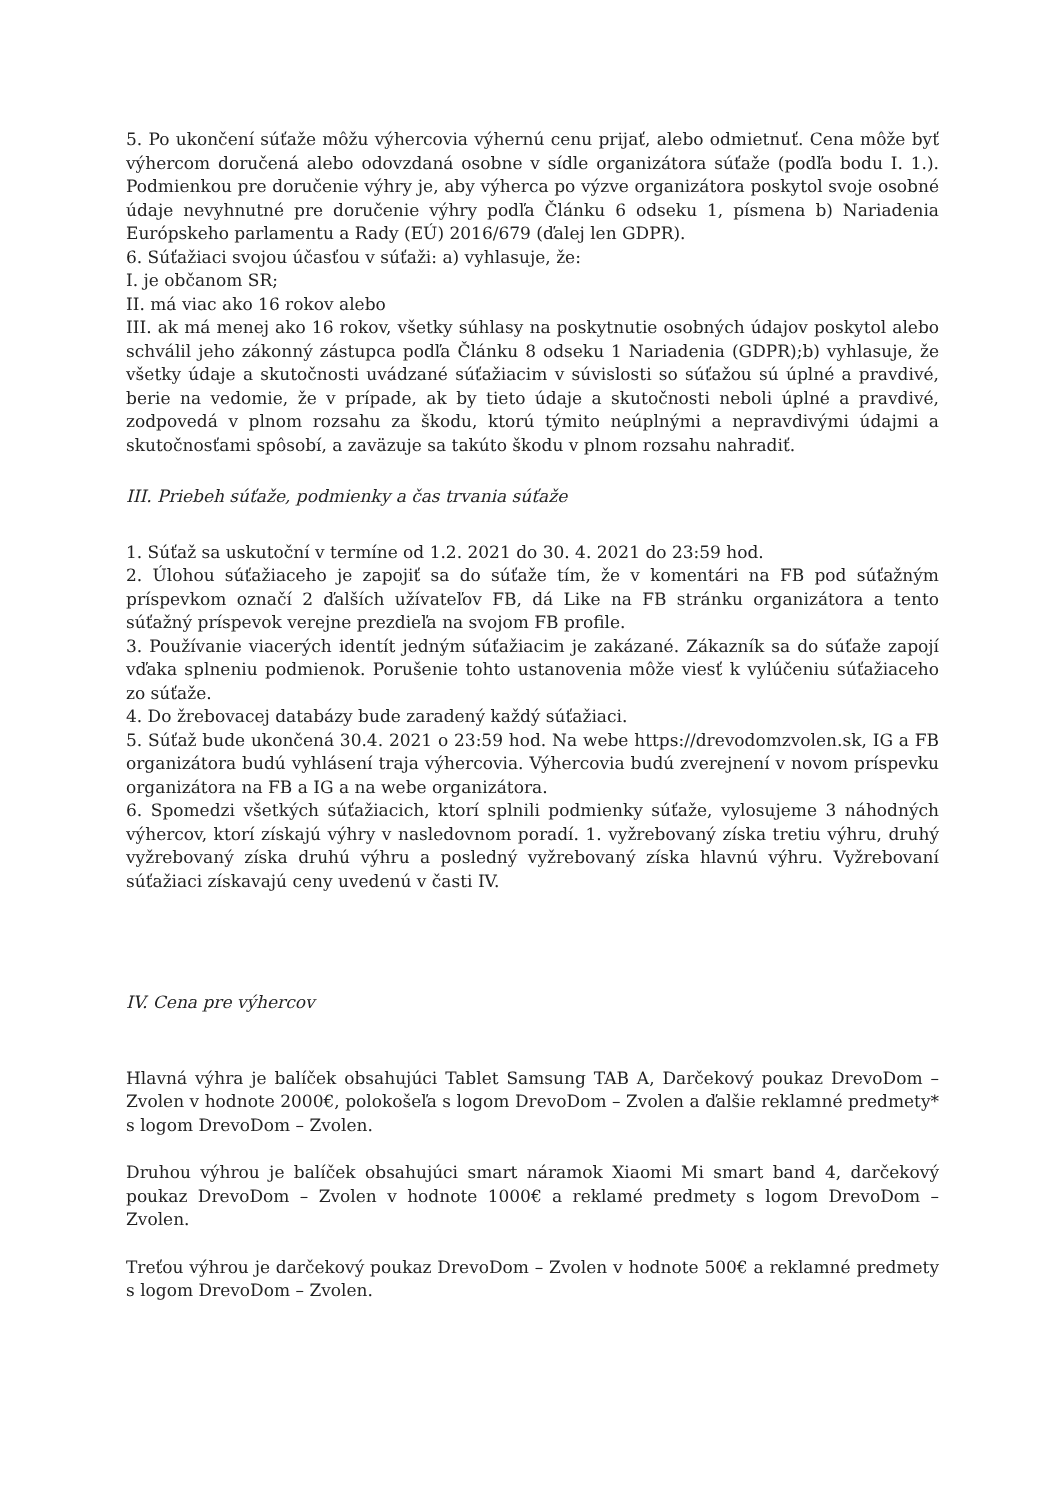5. Po ukončení súťaže môžu výhercovia výhernú cenu prijať, alebo odmietnuť. Cena môže byť výhercom doručená alebo odovzdaná osobne v sídle organizátora súťaže (podľa bodu I. 1.). Podmienkou pre doručenie výhry je, aby výherca po výzve organizátora poskytol svoje osobné údaje nevyhnutné pre doručenie výhry podľa Článku 6 odseku 1, písmena b) Nariadenia Európskeho parlamentu a Rady (EÚ) 2016/679 (ďalej len GDPR).
6. Súťažiaci svojou účasťou v súťaži: a) vyhlasuje, že:
I. je občanom SR;
II. má viac ako 16 rokov alebo
III. ak má menej ako 16 rokov, všetky súhlasy na poskytnutie osobných údajov poskytol alebo schválil jeho zákonný zástupca podľa Článku 8 odseku 1 Nariadenia (GDPR);b) vyhlasuje, že všetky údaje a skutočnosti uvádzané súťažiacim v súvislosti so súťažou sú úplné a pravdivé, berie na vedomie, že v prípade, ak by tieto údaje a skutočnosti neboli úplné a pravdivé, zodpovedá v plnom rozsahu za škodu, ktorú týmito neúplnými a nepravdivými údajmi a skutočnosťami spôsobí, a zaväzuje sa takúto škodu v plnom rozsahu nahradiť.
III. Priebeh súťaže, podmienky a čas trvania súťaže
1. Súťaž sa uskutoční v termíne od 1.2. 2021 do 30. 4. 2021 do 23:59 hod.
2. Úlohou súťažiaceho je zapojiť sa do súťaže tím, že v komentári na FB pod súťažným príspevkom označí 2 ďalších užívateľov FB, dá Like na FB stránku organizátora a tento súťažný príspevok verejne prezdieľa na svojom FB profile.
3. Používanie viacerých identít jedným súťažiacim je zakázané. Zákazník sa do súťaže zapojí vďaka splneniu podmienok. Porušenie tohto ustanovenia môže viesť k vylúčeniu súťažiaceho zo súťaže.
4. Do žrebovacej databázy bude zaradený každý súťažiaci.
5. Súťaž bude ukončená 30.4. 2021 o 23:59 hod. Na webe https://drevodomzvolen.sk, IG a FB organizátora budú vyhlásení traja výhercovia. Výhercovia budú zverejnení v novom príspevku organizátora na FB a IG a na webe organizátora.
6. Spomedzi všetkých súťažiacich, ktorí splnili podmienky súťaže, vylosujeme 3 náhodných výhercov, ktorí získajú výhry v nasledovnom poradí. 1. vyžrebovaný získa tretiu výhru, druhý vyžrebovaný získa druhú výhru a posledný vyžrebovaný získa hlavnú výhru. Vyžrebovaní súťažiaci získavajú ceny uvedenú v časti IV.
IV. Cena pre výhercov
Hlavná výhra je balíček obsahujúci Tablet Samsung TAB A, Darčekový poukaz DrevoDom – Zvolen v hodnote 2000€, polokošeľa s logom DrevoDom – Zvolen a ďalšie reklamné predmety* s logom DrevoDom – Zvolen.
Druhou výhrou je balíček obsahujúci smart náramok Xiaomi Mi smart band 4, darčekový poukaz DrevoDom – Zvolen v hodnote 1000€ a reklamé predmety s logom DrevoDom – Zvolen.
Treťou výhrou je darčekový poukaz DrevoDom – Zvolen v hodnote 500€ a reklamné predmety s logom DrevoDom – Zvolen.